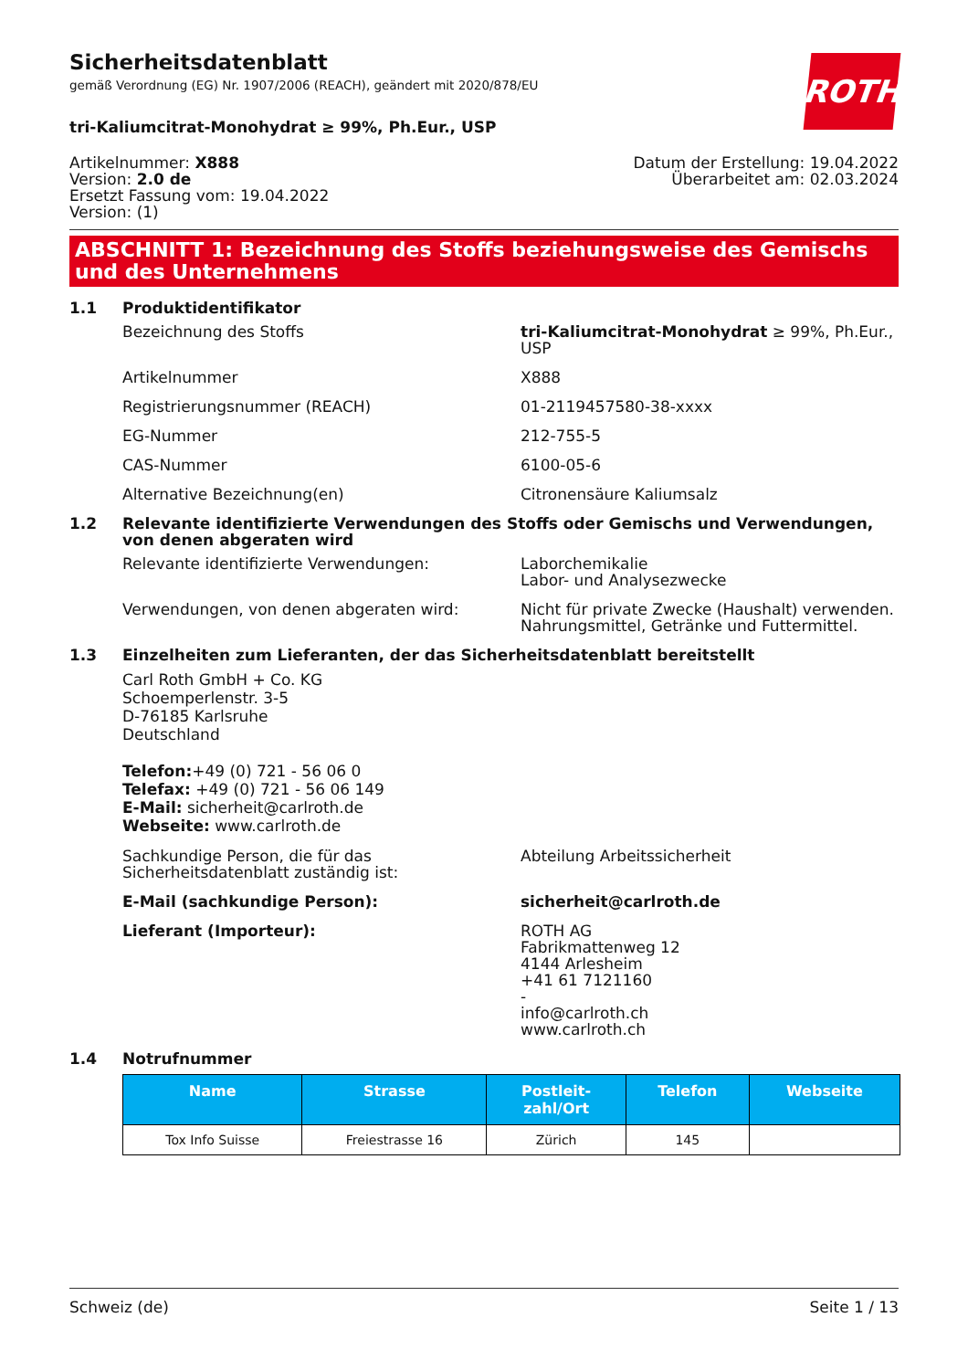ROTH
Sicherheitsdatenblatt
gemäß Verordnung (EG) Nr. 1907/2006 (REACH), geändert mit 2020/878/EU
tri-Kaliumcitrat-Monohydrat ≥ 99%, Ph.Eur., USP
Artikelnummer: X888
Version: 2.0 de
Ersetzt Fassung vom: 19.04.2022
Version: (1)
Datum der Erstellung: 19.04.2022
Überarbeitet am: 02.03.2024
ABSCHNITT 1: Bezeichnung des Stoffs beziehungsweise des Gemischs und des Unternehmens
1.1 Produktidentifikator
Bezeichnung des Stoffs tri-Kaliumcitrat-Monohydrat ≥ 99%, Ph.Eur., USP
Artikelnummer X888
Registrierungsnummer (REACH) 01-2119457580-38-xxxx
EG-Nummer 212-755-5
CAS-Nummer 6100-05-6
Alternative Bezeichnung(en) Citronensäure Kaliumsalz
1.2 Relevante identifizierte Verwendungen des Stoffs oder Gemischs und Verwendungen, von denen abgeraten wird
Relevante identifizierte Verwendungen: Laborchemikalie
Labor- und Analysezwecke
Verwendungen, von denen abgeraten wird: Nicht für private Zwecke (Haushalt) verwenden.
Nahrungsmittel, Getränke und Futtermittel.
1.3 Einzelheiten zum Lieferanten, der das Sicherheitsdatenblatt bereitstellt
Carl Roth GmbH + Co. KG
Schoemperlenstr. 3-5
D-76185 Karlsruhe
Deutschland
Telefon:+49 (0) 721 - 56 06 0
Telefax: +49 (0) 721 - 56 06 149
E-Mail: sicherheit@carlroth.de
Webseite: www.carlroth.de
Sachkundige Person, die für das Sicherheitsdatenblatt zuständig ist:
Abteilung Arbeitssicherheit
E-Mail (sachkundige Person): sicherheit@carlroth.de
Lieferant (Importeur): ROTH AG
Fabrikmattenweg 12
4144 Arlesheim
+41 61 7121160
-
info@carlroth.ch
www.carlroth.ch
1.4 Notrufnummer
| Name | Strasse | Postleit- zahl/Ort | Telefon | Webseite |
| --- | --- | --- | --- | --- |
| Tox Info Suisse | Freiestrasse 16 | Zürich | 145 | |
Schweiz (de) Seite 1 / 13